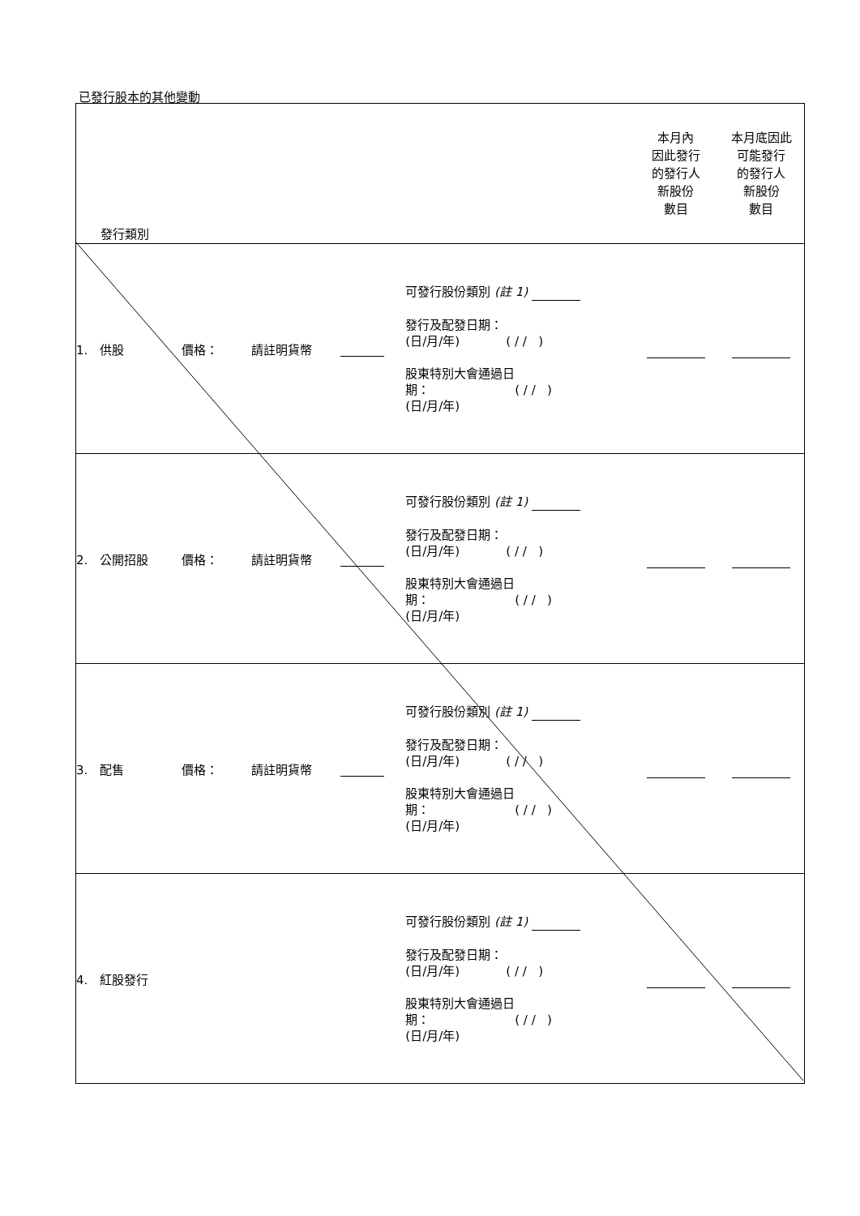已發行股本的其他變動
| 發行類別 | | | | | 本月內 因此發行 的發行人 新股份 數目 | 本月底因此 可能發行 的發行人 新股份 數目 |
| 1. 供股 | 價格： | 請註明貨幣 | | 可發行股份類別 (註 1) 發行及配發日期： (日/月/年) ( / / ) 股東特別大會通過日 期： ( / / ) (日/月/年) | | |
| 2. 公開招股 | 價格： | 請註明貨幣 | | 可發行股份類別 (註 1) 發行及配發日期： (日/月/年) ( / / ) 股東特別大會通過日 期： ( / / ) (日/月/年) | | |
| 3. 配售 | 價格： | 請註明貨幣 | | 可發行股份類別 (註 1) 發行及配發日期： (日/月/年) ( / / ) 股東特別大會通過日 期： ( / / ) (日/月/年) | | |
| 4. 紅股發行 | | | | 可發行股份類別 (註 1) 發行及配發日期： (日/月/年) ( / / ) 股東特別大會通過日 期： ( / / ) (日/月/年) | | |